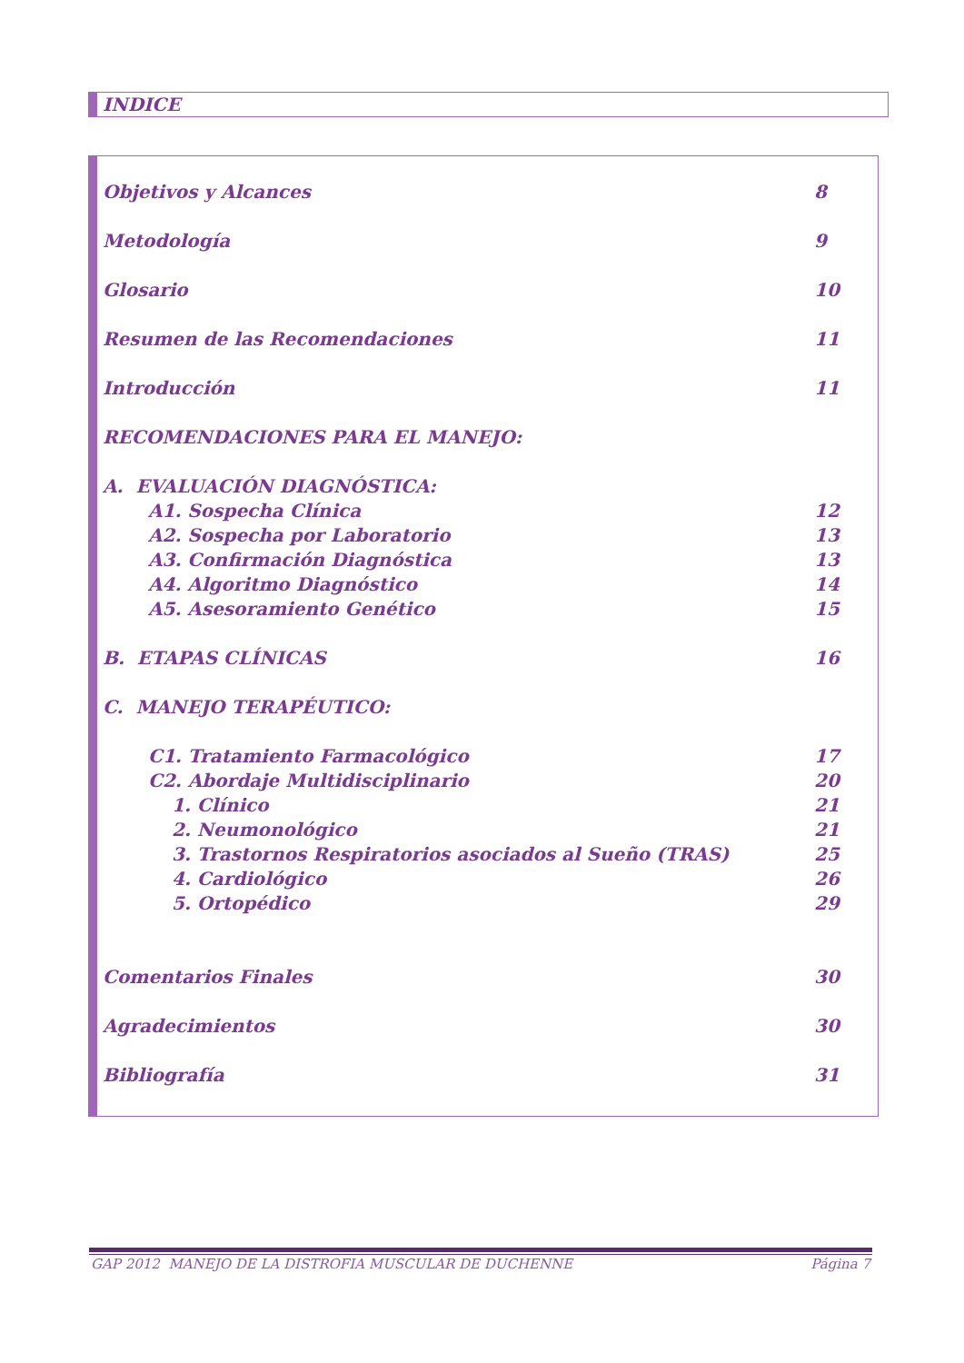INDICE
Objetivos y Alcances 8
Metodología 9
Glosario 10
Resumen de las Recomendaciones 11
Introducción 11
RECOMENDACIONES PARA EL MANEJO:
A. EVALUACIÓN DIAGNÓSTICA:
A1. Sospecha Clínica 12
A2. Sospecha por Laboratorio 13
A3. Confirmación Diagnóstica 13
A4. Algoritmo Diagnóstico 14
A5. Asesoramiento Genético 15
B. ETAPAS CLÍNICAS 16
C. MANEJO TERAPÉUTICO:
C1. Tratamiento Farmacológico 17
C2. Abordaje Multidisciplinario 20
1. Clínico 21
2. Neumonológico 21
3. Trastornos Respiratorios asociados al Sueño (TRAS) 25
4. Cardiológico 26
5. Ortopédico 29
Comentarios Finales 30
Agradecimientos 30
Bibliografía 31
GAP 2012 MANEJO DE LA DISTROFIA MUSCULAR DE DUCHENNE Página 7